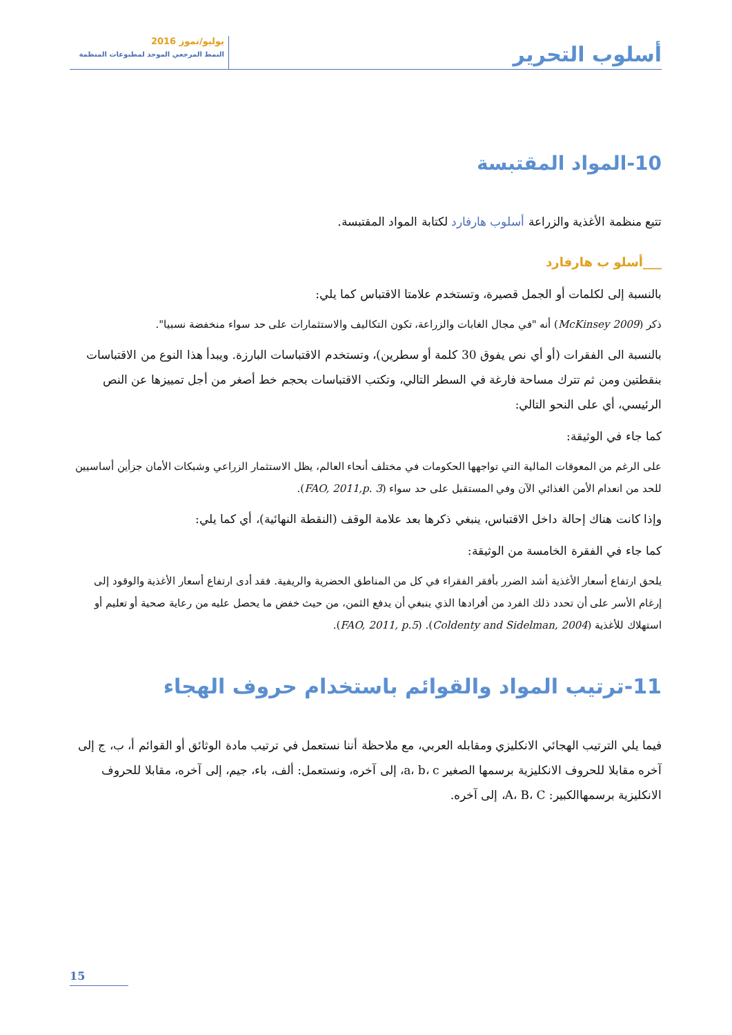أسلوب التحرير
يوليو/تموز 2016
النمط المرجعي الموحد لمطبوعات المنظمة
10-المواد المقتبسة
تتبع منظمة الأغذية والزراعة أسلوب هارفارد لكتابة المواد المقتبسة.
___أسلو ب هارفارد
بالنسبة إلى لكلمات أو الجمل قصيرة، وتستخدم علامتا الاقتباس كما يلي:
ذكر (McKinsey 2009) أنه "في مجال الغابات والزراعة، تكون التكاليف والاستثمارات على حد سواء منخفضة نسبيا".
بالنسبة الى الفقرات (أو أي نص يفوق 30 كلمة أو سطرين)، وتستخدم الاقتباسات البارزة. ويبدأ هذا النوع من الاقتباسات بنقطتين ومن ثم تترك مساحة فارغة في السطر التالي، وتكتب الاقتباسات بحجم خط أصغر من أجل تمييزها عن النص الرئيسي، أي على النحو التالي:
كما جاء في الوثيقة:
على الرغم من المعوقات المالية التي تواجهها الحكومات في مختلف أنحاء العالم، يظل الاستثمار الزراعي وشبكات الأمان جزأين أساسيين للحد من انعدام الأمن الغذائي الآن وفي المستقبل على حد سواء (FAO, 2011,p. 3).
وإذا كانت هناك إحالة داخل الاقتباس، ينبغي ذكرها بعد علامة الوقف (النقطة النهائية)، أي كما يلي:
كما جاء في الفقرة الخامسة من الوثيقة:
يلحق ارتفاع أسعار الأغذية أشد الضرر بأفقر الفقراء في كل من المناطق الحضرية والريفية. فقد أدى ارتفاع أسعار الأغذية والوقود إلى إرغام الأسر على أن تحدد ذلك الفرد من أفرادها الذي ينبغي أن يدفع الثمن، من حيث خفض ما يحصل عليه من رعاية صحية أو تعليم أو استهلاك للأغذية (Coldenty and Sidelman, 2004). (FAO, 2011, p.5).
11-ترتيب المواد والقوائم باستخدام حروف الهجاء
فيما يلي الترتيب الهجائي الانكليزي ومقابله العربي، مع ملاحظة أننا نستعمل في ترتيب مادة الوثائق أو القوائم أ، ب، ج إلى آخره مقابلا للحروف الانكليزية برسمها الصغير a، b، c، إلى آخره، ونستعمل: ألف، باء، جيم، إلى آخره، مقابلا للحروف الانكليزية برسمهاالكبير: A، B، C، إلى آخره.
15